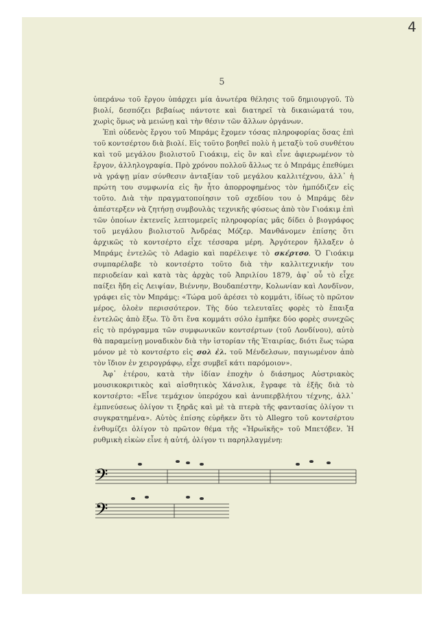4
5
ὑπεράνω τοῦ ἔργου ὑπάρχει μία ἀνωτέρα θέλησις τοῦ δημιουργοῦ. Τὸ βιολί, δεσπόζει βεβαίως πάντοτε καὶ διατηρεῖ τὰ δικαιώματά του, χωρὶς ὅμως νὰ μειώνῃ καὶ τὴν θέσιν τῶν ἄλλων ὀργάνων.
Ἐπὶ οὐδενὸς ἔργου τοῦ Μπράμς ἔχομεν τόσας πληροφορίας ὅσας ἐπὶ τοῦ κοντσέρτου διὰ βιολί. Εἰς τοῦτο βοηθεῖ πολὺ ἡ μεταξὺ τοῦ συνθέτου καὶ τοῦ μεγάλου βιολιστοῦ Γιοάκιμ, εἰς ὃν καὶ εἶνε ἀφιερωμένον τὸ ἔργον, ἀλληλογραφία. Πρὸ χρόνου πολλοῦ ἄλλως τε ὁ Μπράμς ἐπεθύμει νὰ γράψῃ μίαν σύνθεσιν ἀνταξίαν τοῦ μεγάλου καλλιτέχνου, ἀλλ᾽ ἡ πρώτη του συμφωνία εἰς ἣν ἦτο ἀπορροφημένος τὸν ἠμπόδιζεν εἰς τοῦτο. Διὰ τὴν πραγματοποίησιν τοῦ σχεδίου του ὁ Μπράμς δὲν ἀπέστερξεν νὰ ζητήσῃ συμβουλὰς τεχνικῆς φύσεως ἀπὸ τὸν Γιοάκιμ ἐπὶ τῶν ὁποίων ἐκτενεῖς λεπτομερεῖς πληροφορίας μᾶς δίδει ὁ βιογράφος τοῦ μεγάλου βιολιστοῦ Ἀνδρέας Μόζερ. Μανθάνομεν ἐπίσης ὅτι ἀρχικῶς τὸ κοντσέρτο εἶχε τέσσαρα μέρη. Ἀργότερον ἤλλαξεν ὁ Μπράμς ἐντελῶς τὸ Adagio καὶ παρέλειψε τὸ σκέρτσο. Ὁ Γιοάκιμ συμπαρέλαβε τὸ κοντσέρτο τοῦτο διὰ τὴν καλλιτεχνικήν του περιοδείαν καὶ κατὰ τὰς ἀρχὰς τοῦ Ἀπριλίου 1879, ἀφ᾽ οὗ τὸ εἶχε παίξει ἤδη εἰς Λειψίαν, Βιέννην, Βουδαπέστην, Κολωνίαν καὶ Λονδῖνον, γράφει εἰς τὸν Μπράμς: «Τώρα μοῦ ἀρέσει τὸ κομμάτι, ἰδίως τὸ πρῶτον μέρος, ὁλοὲν περισσότερον. Τὴς δύο τελευταῖες φορὲς τὸ ἔπαιξα ἐντελῶς ἀπὸ ἔξω. Τὸ ὅτι ἕνα κομμάτι σόλο ἐμπῆκε δύο φορὲς συνεχῶς εἰς τὸ πρόγραμμα τῶν συμφωνικῶν κοντσέρτων (τοῦ Λονδίνου), αὐτὸ θὰ παραμείνῃ μοναδικὸν διὰ τὴν ἱστορίαν τῆς Ἑταιρίας, διότι ἕως τώρα μόνον μὲ τὸ κοντσέρτο εἰς σολ ἐλ. τοῦ Μένδελσων, παγιωμένον ἀπὸ τὸν ἴδιον ἐν χειρογράφῳ, εἶχε συμβεῖ κάτι παρόμοιον».
Ἀφ᾽ ἑτέρου, κατὰ τὴν ἰδίαν ἐποχὴν ὁ διάσημος Αὐστριακὸς μουσικοκριτικὸς καὶ αἰσθητικὸς Χάνσλικ, ἔγραφε τὰ ἑξῆς διὰ τὸ κοντσέρτο: «Εἶνε τεμάχιον ὑπερόχου καὶ ἀνυπερβλήτου τέχνης, ἀλλ᾽ ἐμπνεύσεως ὀλίγον τι ξηρᾶς καὶ μὲ τὰ πτερὰ τῆς φαντασίας ὀλίγον τι συγκρατημένα». Αὐτὸς ἐπίσης εὑρῆκεν ὅτι τὸ Allegro τοῦ κοντσέρτου ἐνθυμίζει ὀλίγον τὸ πρῶτον θέμα τῆς «Ἡρωϊκῆς» τοῦ Μπετόβεν. Ἡ ρυθμικὴ εἰκὼν εἶνε ἡ αὐτή, ὀλίγον τι παρηλλαγμένη:
𝄢
𝄢